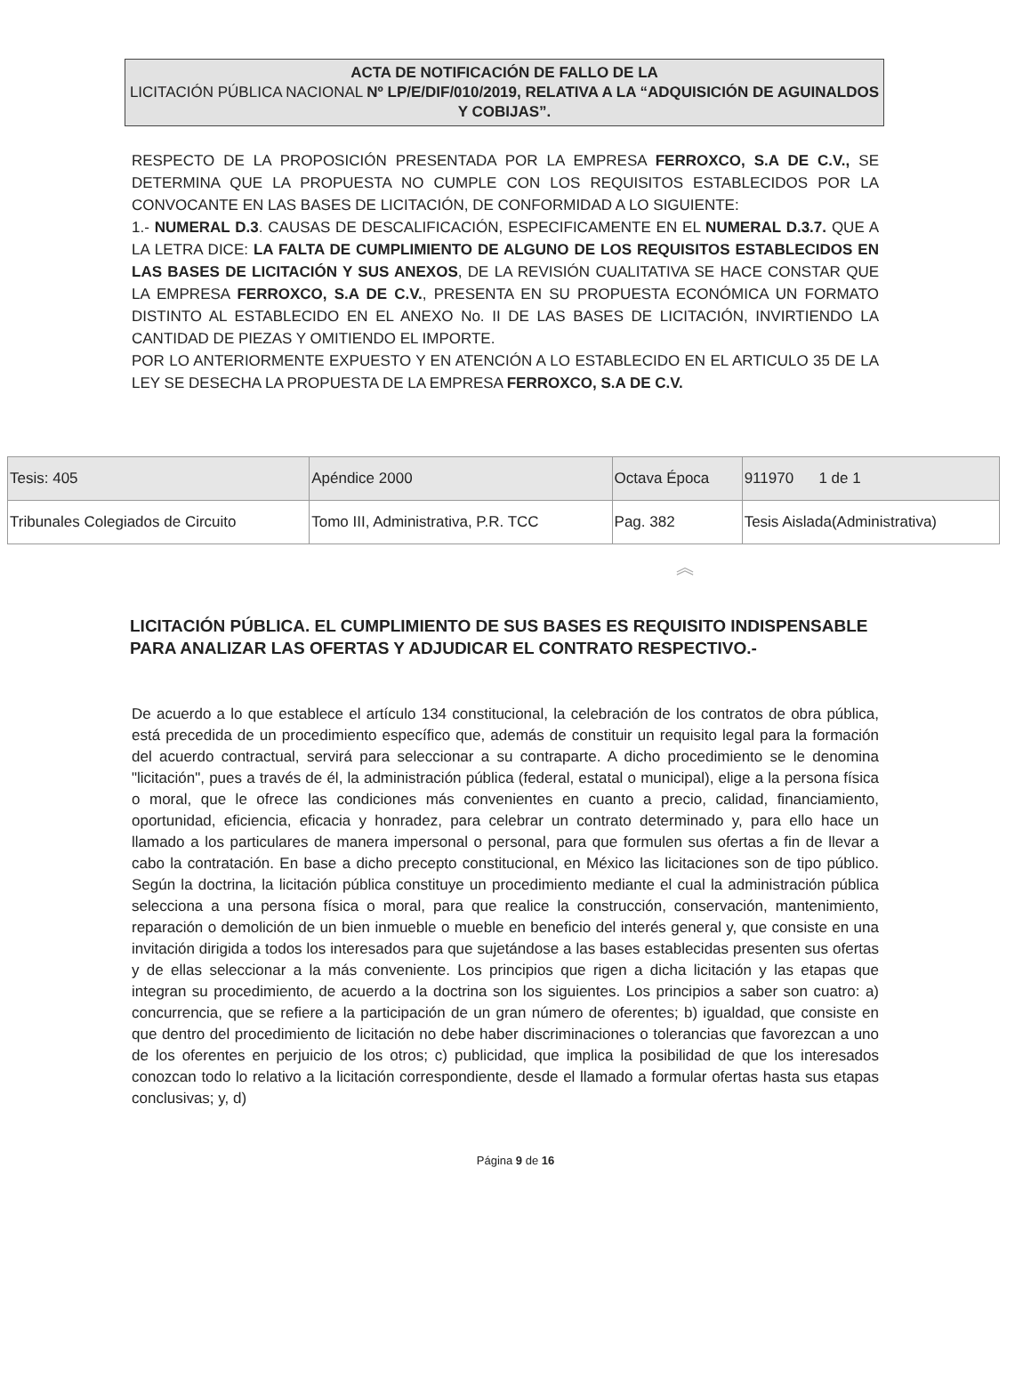ACTA DE NOTIFICACIÓN DE FALLO DE LA
LICITACIÓN PÚBLICA NACIONAL Nº LP/E/DIF/010/2019, RELATIVA A LA “ADQUISICIÓN DE AGUINALDOS Y COBIJAS”.
RESPECTO DE LA PROPOSICIÓN PRESENTADA POR LA EMPRESA FERROXCO, S.A DE C.V., SE DETERMINA QUE LA PROPUESTA NO CUMPLE CON LOS REQUISITOS ESTABLECIDOS POR LA CONVOCANTE EN LAS BASES DE LICITACIÓN, DE CONFORMIDAD A LO SIGUIENTE:
1.- NUMERAL D.3. CAUSAS DE DESCALIFICACIÓN, ESPECIFICAMENTE EN EL NUMERAL D.3.7. QUE A LA LETRA DICE: LA FALTA DE CUMPLIMIENTO DE ALGUNO DE LOS REQUISITOS ESTABLECIDOS EN LAS BASES DE LICITACIÓN Y SUS ANEXOS, DE LA REVISIÓN CUALITATIVA SE HACE CONSTAR QUE LA EMPRESA FERROXCO, S.A DE C.V., PRESENTA EN SU PROPUESTA ECONÓMICA UN FORMATO DISTINTO AL ESTABLECIDO EN EL ANEXO No. II DE LAS BASES DE LICITACIÓN, INVIRTIENDO LA CANTIDAD DE PIEZAS Y OMITIENDO EL IMPORTE.
POR LO ANTERIORMENTE EXPUESTO Y EN ATENCIÓN A LO ESTABLECIDO EN EL ARTICULO 35 DE LA LEY SE DESECHA LA PROPUESTA DE LA EMPRESA FERROXCO, S.A DE C.V.
| Tesis: 405 | Apéndice 2000 | Octava Época | 911970 1 de 1 |
| Tribunales Colegiados de Circuito | Tomo III, Administrativa, P.R. TCC | Pag. 382 | Tesis Aislada(Administrativa) |
︽
LICITACIÓN PÚBLICA. EL CUMPLIMIENTO DE SUS BASES ES REQUISITO INDISPENSABLE PARA ANALIZAR LAS OFERTAS Y ADJUDICAR EL CONTRATO RESPECTIVO.-
De acuerdo a lo que establece el artículo 134 constitucional, la celebración de los contratos de obra pública, está precedida de un procedimiento específico que, además de constituir un requisito legal para la formación del acuerdo contractual, servirá para seleccionar a su contraparte. A dicho procedimiento se le denomina "licitación", pues a través de él, la administración pública (federal, estatal o municipal), elige a la persona física o moral, que le ofrece las condiciones más convenientes en cuanto a precio, calidad, financiamiento, oportunidad, eficiencia, eficacia y honradez, para celebrar un contrato determinado y, para ello hace un llamado a los particulares de manera impersonal o personal, para que formulen sus ofertas a fin de llevar a cabo la contratación. En base a dicho precepto constitucional, en México las licitaciones son de tipo público. Según la doctrina, la licitación pública constituye un procedimiento mediante el cual la administración pública selecciona a una persona física o moral, para que realice la construcción, conservación, mantenimiento, reparación o demolición de un bien inmueble o mueble en beneficio del interés general y, que consiste en una invitación dirigida a todos los interesados para que sujetándose a las bases establecidas presenten sus ofertas y de ellas seleccionar a la más conveniente. Los principios que rigen a dicha licitación y las etapas que integran su procedimiento, de acuerdo a la doctrina son los siguientes. Los principios a saber son cuatro: a) concurrencia, que se refiere a la participación de un gran número de oferentes; b) igualdad, que consiste en que dentro del procedimiento de licitación no debe haber discriminaciones o tolerancias que favorezcan a uno de los oferentes en perjuicio de los otros; c) publicidad, que implica la posibilidad de que los interesados conozcan todo lo relativo a la licitación correspondiente, desde el llamado a formular ofertas hasta sus etapas conclusivas; y, d)
Página 9 de 16